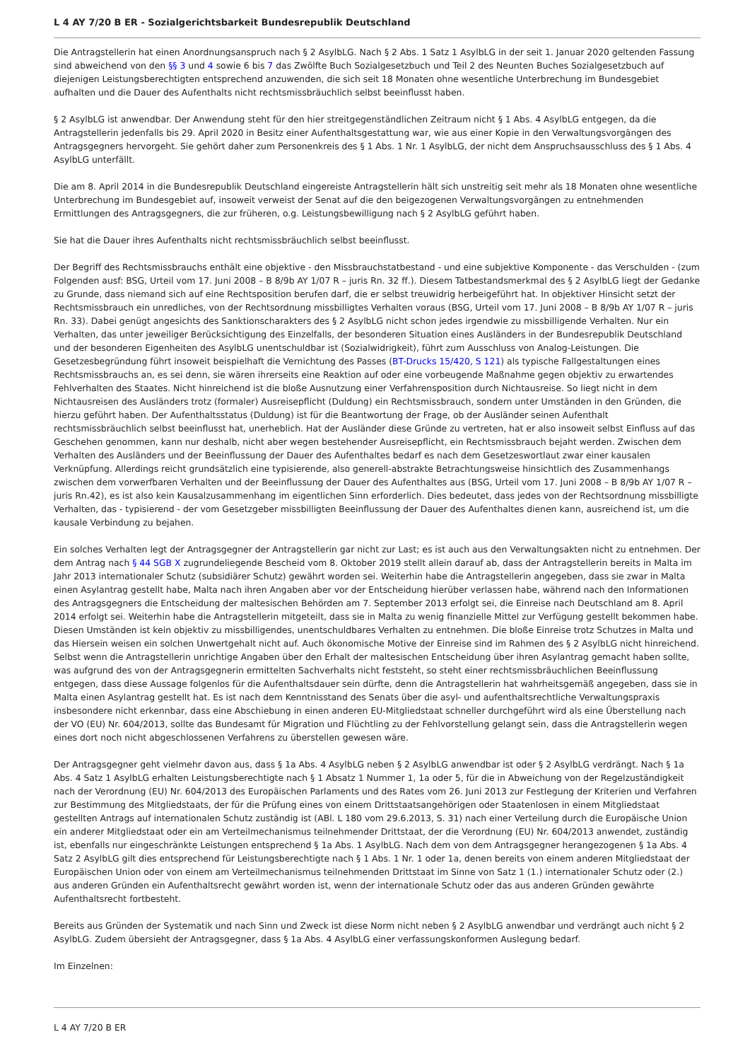L 4 AY 7/20 B ER - Sozialgerichtsbarkeit Bundesrepublik Deutschland
Die Antragstellerin hat einen Anordnungsanspruch nach § 2 AsylbLG. Nach § 2 Abs. 1 Satz 1 AsylbLG in der seit 1. Januar 2020 geltenden Fassung sind abweichend von den §§ 3 und 4 sowie 6 bis 7 das Zwölfte Buch Sozialgesetzbuch und Teil 2 des Neunten Buches Sozialgesetzbuch auf diejenigen Leistungsberechtigten entsprechend anzuwenden, die sich seit 18 Monaten ohne wesentliche Unterbrechung im Bundesgebiet aufhalten und die Dauer des Aufenthalts nicht rechtsmissbräuchlich selbst beeinflusst haben.
§ 2 AsylbLG ist anwendbar. Der Anwendung steht für den hier streitgegenständlichen Zeitraum nicht § 1 Abs. 4 AsylbLG entgegen, da die Antragstellerin jedenfalls bis 29. April 2020 in Besitz einer Aufenthaltsgestattung war, wie aus einer Kopie in den Verwaltungsvorgängen des Antragsgegners hervorgeht. Sie gehört daher zum Personenkreis des § 1 Abs. 1 Nr. 1 AsylbLG, der nicht dem Anspruchsausschluss des § 1 Abs. 4 AsylbLG unterfällt.
Die am 8. April 2014 in die Bundesrepublik Deutschland eingereiste Antragstellerin hält sich unstreitig seit mehr als 18 Monaten ohne wesentliche Unterbrechung im Bundesgebiet auf, insoweit verweist der Senat auf die den beigezogenen Verwaltungsvorgängen zu entnehmenden Ermittlungen des Antragsgegners, die zur früheren, o.g. Leistungsbewilligung nach § 2 AsylbLG geführt haben.
Sie hat die Dauer ihres Aufenthalts nicht rechtsmissbräuchlich selbst beeinflusst.
Der Begriff des Rechtsmissbrauchs enthält eine objektive - den Missbrauchstatbestand - und eine subjektive Komponente - das Verschulden - (zum Folgenden ausf: BSG, Urteil vom 17. Juni 2008 – B 8/9b AY 1/07 R – juris Rn. 32 ff.). Diesem Tatbestandsmerkmal des § 2 AsylbLG liegt der Gedanke zu Grunde, dass niemand sich auf eine Rechtsposition berufen darf, die er selbst treuwidrig herbeigeführt hat. In objektiver Hinsicht setzt der Rechtsmissbrauch ein unredliches, von der Rechtsordnung missbilligtes Verhalten voraus (BSG, Urteil vom 17. Juni 2008 – B 8/9b AY 1/07 R – juris Rn. 33). Dabei genügt angesichts des Sanktionscharakters des § 2 AsylbLG nicht schon jedes irgendwie zu missbilligende Verhalten. Nur ein Verhalten, das unter jeweiliger Berücksichtigung des Einzelfalls, der besonderen Situation eines Ausländers in der Bundesrepublik Deutschland und der besonderen Eigenheiten des AsylbLG unentschuldbar ist (Sozialwidrigkeit), führt zum Ausschluss von Analog-Leistungen. Die Gesetzesbegründung führt insoweit beispielhaft die Vernichtung des Passes (BT-Drucks 15/420, S 121) als typische Fallgestaltungen eines Rechtsmissbrauchs an, es sei denn, sie wären ihrerseits eine Reaktion auf oder eine vorbeugende Maßnahme gegen objektiv zu erwartendes Fehlverhalten des Staates. Nicht hinreichend ist die bloße Ausnutzung einer Verfahrensposition durch Nichtausreise. So liegt nicht in dem Nichtausreisen des Ausländers trotz (formaler) Ausreisepflicht (Duldung) ein Rechtsmissbrauch, sondern unter Umständen in den Gründen, die hierzu geführt haben. Der Aufenthaltsstatus (Duldung) ist für die Beantwortung der Frage, ob der Ausländer seinen Aufenthalt rechtsmissbräuchlich selbst beeinflusst hat, unerheblich. Hat der Ausländer diese Gründe zu vertreten, hat er also insoweit selbst Einfluss auf das Geschehen genommen, kann nur deshalb, nicht aber wegen bestehender Ausreisepflicht, ein Rechtsmissbrauch bejaht werden. Zwischen dem Verhalten des Ausländers und der Beeinflussung der Dauer des Aufenthaltes bedarf es nach dem Gesetzeswortlaut zwar einer kausalen Verknüpfung. Allerdings reicht grundsätzlich eine typisierende, also generell-abstrakte Betrachtungsweise hinsichtlich des Zusammenhangs zwischen dem vorwerfbaren Verhalten und der Beeinflussung der Dauer des Aufenthaltes aus (BSG, Urteil vom 17. Juni 2008 – B 8/9b AY 1/07 R – juris Rn.42), es ist also kein Kausalzusammenhang im eigentlichen Sinn erforderlich. Dies bedeutet, dass jedes von der Rechtsordnung missbilligte Verhalten, das - typisierend - der vom Gesetzgeber missbilligten Beeinflussung der Dauer des Aufenthaltes dienen kann, ausreichend ist, um die kausale Verbindung zu bejahen.
Ein solches Verhalten legt der Antragsgegner der Antragstellerin gar nicht zur Last; es ist auch aus den Verwaltungsakten nicht zu entnehmen. Der dem Antrag nach § 44 SGB X zugrundeliegende Bescheid vom 8. Oktober 2019 stellt allein darauf ab, dass der Antragstellerin bereits in Malta im Jahr 2013 internationaler Schutz (subsidiärer Schutz) gewährt worden sei. Weiterhin habe die Antragstellerin angegeben, dass sie zwar in Malta einen Asylantrag gestellt habe, Malta nach ihren Angaben aber vor der Entscheidung hierüber verlassen habe, während nach den Informationen des Antragsgegners die Entscheidung der maltesischen Behörden am 7. September 2013 erfolgt sei, die Einreise nach Deutschland am 8. April 2014 erfolgt sei. Weiterhin habe die Antragstellerin mitgeteilt, dass sie in Malta zu wenig finanzielle Mittel zur Verfügung gestellt bekommen habe. Diesen Umständen ist kein objektiv zu missbilligendes, unentschuldbares Verhalten zu entnehmen. Die bloße Einreise trotz Schutzes in Malta und das Hiersein weisen ein solchen Unwertgehalt nicht auf. Auch ökonomische Motive der Einreise sind im Rahmen des § 2 AsylbLG nicht hinreichend. Selbst wenn die Antragstellerin unrichtige Angaben über den Erhalt der maltesischen Entscheidung über ihren Asylantrag gemacht haben sollte, was aufgrund des von der Antragsgegnerin ermittelten Sachverhalts nicht feststeht, so steht einer rechtsmissbräuchlichen Beeinflussung entgegen, dass diese Aussage folgenlos für die Aufenthaltsdauer sein dürfte, denn die Antragstellerin hat wahrheitsgemäß angegeben, dass sie in Malta einen Asylantrag gestellt hat. Es ist nach dem Kenntnisstand des Senats über die asyl- und aufenthaltsrechtliche Verwaltungspraxis insbesondere nicht erkennbar, dass eine Abschiebung in einen anderen EU-Mitgliedstaat schneller durchgeführt wird als eine Überstellung nach der VO (EU) Nr. 604/2013, sollte das Bundesamt für Migration und Flüchtling zu der Fehlvorstellung gelangt sein, dass die Antragstellerin wegen eines dort noch nicht abgeschlossenen Verfahrens zu überstellen gewesen wäre.
Der Antragsgegner geht vielmehr davon aus, dass § 1a Abs. 4 AsylbLG neben § 2 AsylbLG anwendbar ist oder § 2 AsylbLG verdrängt. Nach § 1a Abs. 4 Satz 1 AsylbLG erhalten Leistungsberechtigte nach § 1 Absatz 1 Nummer 1, 1a oder 5, für die in Abweichung von der Regelzuständigkeit nach der Verordnung (EU) Nr. 604/2013 des Europäischen Parlaments und des Rates vom 26. Juni 2013 zur Festlegung der Kriterien und Verfahren zur Bestimmung des Mitgliedstaats, der für die Prüfung eines von einem Drittstaatsangehörigen oder Staatenlosen in einem Mitgliedstaat gestellten Antrags auf internationalen Schutz zuständig ist (ABl. L 180 vom 29.6.2013, S. 31) nach einer Verteilung durch die Europäische Union ein anderer Mitgliedstaat oder ein am Verteilmechanismus teilnehmender Drittstaat, der die Verordnung (EU) Nr. 604/2013 anwendet, zuständig ist, ebenfalls nur eingeschränkte Leistungen entsprechend § 1a Abs. 1 AsylbLG. Nach dem von dem Antragsgegner herangezogenen § 1a Abs. 4 Satz 2 AsylbLG gilt dies entsprechend für Leistungsberechtigte nach § 1 Abs. 1 Nr. 1 oder 1a, denen bereits von einem anderen Mitgliedstaat der Europäischen Union oder von einem am Verteilmechanismus teilnehmenden Drittstaat im Sinne von Satz 1 (1.) internationaler Schutz oder (2.) aus anderen Gründen ein Aufenthaltsrecht gewährt worden ist, wenn der internationale Schutz oder das aus anderen Gründen gewährte Aufenthaltsrecht fortbesteht.
Bereits aus Gründen der Systematik und nach Sinn und Zweck ist diese Norm nicht neben § 2 AsylbLG anwendbar und verdrängt auch nicht § 2 AsylbLG. Zudem übersieht der Antragsgegner, dass § 1a Abs. 4 AsylbLG einer verfassungskonformen Auslegung bedarf.
Im Einzelnen:
L 4 AY 7/20 B ER